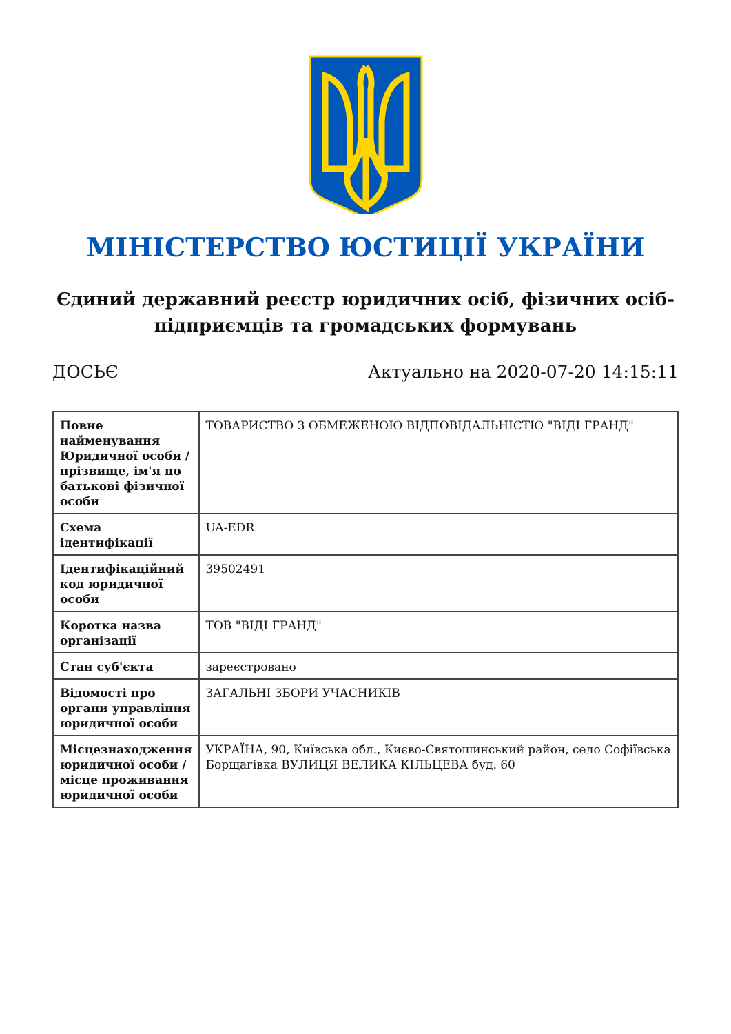МІНІСТЕРСТВО ЮСТИЦІЇ УКРАЇНИ
Єдиний державний реєстр юридичних осіб, фізичних осіб-
підприємців та громадських формувань
ДОСЬЄ Актуально на 2020-07-20 14:15:11
| Повне найменування Юридичної особи / прізвище, ім'я по батькові фізичної особи | ТОВАРИСТВО З ОБМЕЖЕНОЮ ВІДПОВІДАЛЬНІСТЮ "ВІДІ ГРАНД" |
| Схема ідентифікації | UA-EDR |
| Ідентифікаційний код юридичної особи | 39502491 |
| Коротка назва організації | ТОВ "ВІДІ ГРАНД" |
| Стан суб'єкта | зареєстровано |
| Відомості про органи управління юридичної особи | ЗАГАЛЬНІ ЗБОРИ УЧАСНИКІВ |
| Місцезнаходження юридичної особи / місце проживання юридичної особи | УКРАЇНА, 90, Київська обл., Києво-Святошинський район, село Софіївська Борщагівка ВУЛИЦЯ ВЕЛИКА КІЛЬЦЕВА буд. 60 |